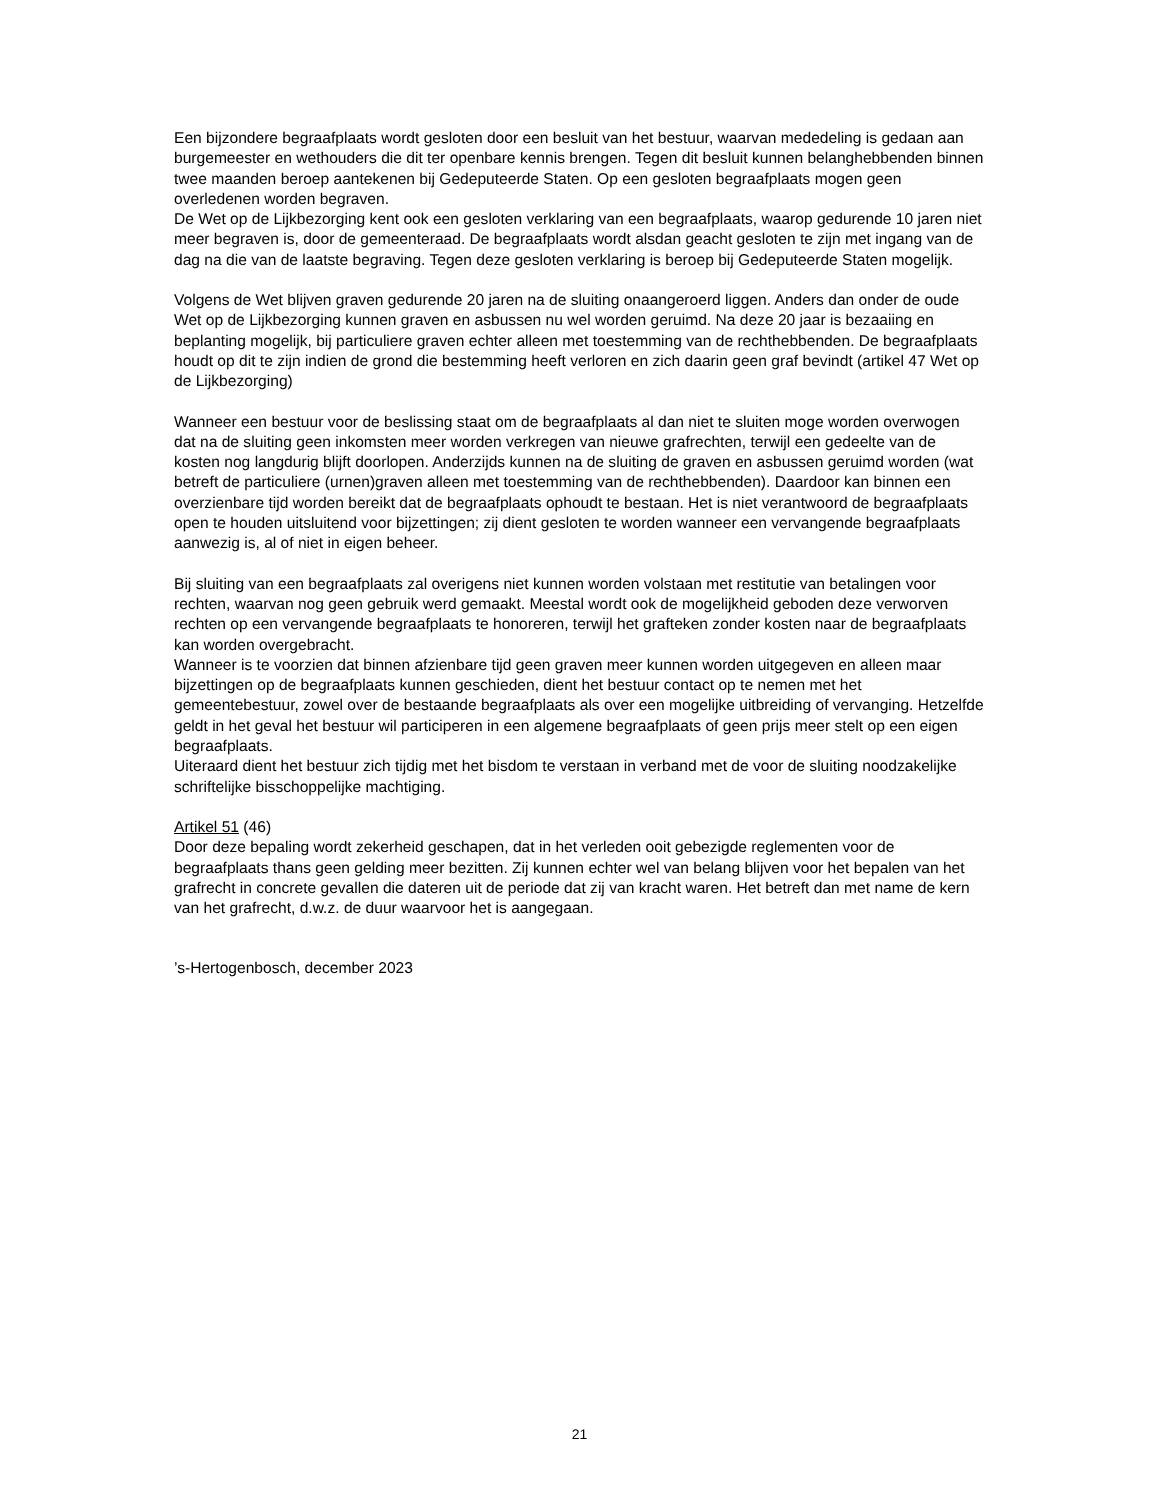Een bijzondere begraafplaats wordt gesloten door een besluit van het bestuur, waarvan mededeling is gedaan aan burgemeester en wethouders die dit ter openbare kennis brengen. Tegen dit besluit kunnen belanghebbenden binnen twee maanden beroep aantekenen bij Gedeputeerde Staten. Op een gesloten begraafplaats mogen geen overledenen worden begraven.
De Wet op de Lijkbezorging kent ook een gesloten verklaring van een begraafplaats, waarop gedurende 10 jaren niet meer begraven is, door de gemeenteraad. De begraafplaats wordt alsdan geacht gesloten te zijn met ingang van de dag na die van de laatste begraving. Tegen deze gesloten verklaring is beroep bij Gedeputeerde Staten mogelijk.
Volgens de Wet blijven graven gedurende 20 jaren na de sluiting onaangeroerd liggen. Anders dan onder de oude Wet op de Lijkbezorging kunnen graven en asbussen nu wel worden geruimd. Na deze 20 jaar is bezaaiing en beplanting mogelijk, bij particuliere graven echter alleen met toestemming van de rechthebbenden. De begraafplaats houdt op dit te zijn indien de grond die bestemming heeft verloren en zich daarin geen graf bevindt (artikel 47 Wet op de Lijkbezorging)
Wanneer een bestuur voor de beslissing staat om de begraafplaats al dan niet te sluiten moge worden overwogen dat na de sluiting geen inkomsten meer worden verkregen van nieuwe grafrechten, terwijl een gedeelte van de kosten nog langdurig blijft doorlopen. Anderzijds kunnen na de sluiting de graven en asbussen geruimd worden (wat betreft de particuliere (urnen)graven alleen met toestemming van de rechthebbenden). Daardoor kan binnen een overzienbare tijd worden bereikt dat de begraafplaats ophoudt te bestaan. Het is niet verantwoord de begraafplaats open te houden uitsluitend voor bijzettingen; zij dient gesloten te worden wanneer een vervangende begraafplaats aanwezig is, al of niet in eigen beheer.
Bij sluiting van een begraafplaats zal overigens niet kunnen worden volstaan met restitutie van betalingen voor rechten, waarvan nog geen gebruik werd gemaakt. Meestal wordt ook de mogelijkheid geboden deze verworven rechten op een vervangende begraafplaats te honoreren, terwijl het grafteken zonder kosten naar de begraafplaats kan worden overgebracht.
Wanneer is te voorzien dat binnen afzienbare tijd geen graven meer kunnen worden uitgegeven en alleen maar bijzettingen op de begraafplaats kunnen geschieden, dient het bestuur contact op te nemen met het gemeentebestuur, zowel over de bestaande begraafplaats als over een mogelijke uitbreiding of vervanging. Hetzelfde geldt in het geval het bestuur wil participeren in een algemene begraafplaats of geen prijs meer stelt op een eigen begraafplaats.
Uiteraard dient het bestuur zich tijdig met het bisdom te verstaan in verband met de voor de sluiting noodzakelijke schriftelijke bisschoppelijke machtiging.
Artikel 51 (46)
Door deze bepaling wordt zekerheid geschapen, dat in het verleden ooit gebezigde reglementen voor de begraafplaats thans geen gelding meer bezitten. Zij kunnen echter wel van belang blijven voor het bepalen van het grafrecht in concrete gevallen die dateren uit de periode dat zij van kracht waren. Het betreft dan met name de kern van het grafrecht, d.w.z. de duur waarvoor het is aangegaan.
’s-Hertogenbosch, december 2023
21